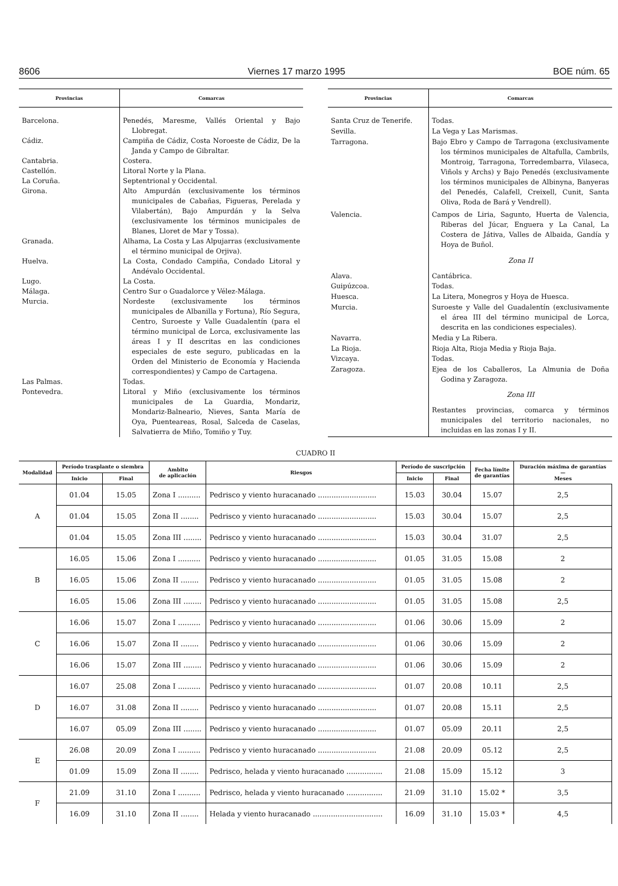8606 Viernes 17 marzo 1995 BOE núm. 65
| Provincias | Comarcas |
| --- | --- |
| Barcelona. | Penedés, Maresme, Vallés Oriental y Bajo Llobregat. |
| Cádiz. | Campiña de Cádiz, Costa Noroeste de Cádiz, De la Janda y Campo de Gibraltar. |
| Cantabria. | Costera. |
| Castellón. | Litoral Norte y la Plana. |
| La Coruña. | Septentrional y Occidental. |
| Girona. | Alto Ampurdán (exclusivamente los términos municipales de Cabañas, Figueras, Perelada y Vilabertán), Bajo Ampurdán y la Selva (exclusivamente los términos municipales de Blanes, Lloret de Mar y Tossa). |
| Granada. | Alhama, La Costa y Las Alpujarras (exclusivamente el término municipal de Orjiva). |
| Huelva. | La Costa, Condado Campiña, Condado Litoral y Andévalo Occidental. |
| Lugo. | La Costa. |
| Málaga. | Centro Sur o Guadalorce y Vélez-Málaga. |
| Murcia. | Nordeste (exclusivamente los términos municipales de Albanilla y Fortuna), Río Segura, Centro, Suroeste y Valle Guadalentín (para el término municipal de Lorca, exclusivamente las áreas I y II descritas en las condiciones especiales de este seguro, publicadas en la Orden del Ministerio de Economía y Hacienda correspondientes) y Campo de Cartagena. |
| Las Palmas. | Todas. |
| Pontevedra. | Litoral y Miño (exclusivamente los términos municipales de La Guardia, Mondariz, Mondariz-Balneario, Nieves, Santa María de Oya, Puenteareas, Rosal, Salceda de Caselas, Salvatierra de Miño, Tomiño y Tuy. |
| Provincias | Comarcas |
| --- | --- |
| Santa Cruz de Tenerife. | Todas. |
| Sevilla. | La Vega y Las Marismas. |
| Tarragona. | Bajo Ebro y Campo de Tarragona (exclusivamente los términos municipales de Altafulla, Cambrils, Montroig, Tarragona, Torredembarra, Vilaseca, Viñols y Archs) y Bajo Penedés (exclusivamente los términos municipales de Albinyna, Banyeras del Penedés, Calafell, Creixell, Cunit, Santa Oliva, Roda de Bará y Vendrell). |
| Valencia. | Campos de Liria, Sagunto, Huerta de Valencia, Riberas del Júcar, Enguera y La Canal, La Costera de Játiva, Valles de Albaida, Gandía y Hoya de Buñol. |
| | Zona II |
| Alava. | Cantábrica. |
| Guipúzcoa. | Todas. |
| Huesca. | La Litera, Monegros y Hoya de Huesca. |
| Murcia. | Suroeste y Valle del Guadalentín (exclusivamente el área III del término municipal de Lorca, descrita en las condiciones especiales). |
| Navarra. | Media y La Ribera. |
| La Rioja. | Rioja Alta, Rioja Media y Rioja Baja. |
| Vizcaya. | Todas. |
| Zaragoza. | Ejea de los Caballeros, La Almunia de Doña Godina y Zaragoza. |
| | Zona III |
| | Restantes provincias, comarca y términos municipales del territorio nacionales, no incluidas en las zonas I y II. |
CUADRO II
| Modalidad | Período trasplante o siembra | | Ambito de aplicación | Riesgos | Período de suscripción | | Fecha límite de garantías | Duración máxima de garantías — Meses |
| --- | --- | --- | --- | --- | --- | --- | --- | --- |
| | Inicio | Final | | | Inicio | Final | | |
| A | 01.04 | 15.05 | Zona I .......... | Pedrisco y viento huracanado .......................... | 15.03 | 30.04 | 15.07 | 2,5 |
| | 01.04 | 15.05 | Zona II ........ | Pedrisco y viento huracanado .......................... | 15.03 | 30.04 | 15.07 | 2,5 |
| | 01.04 | 15.05 | Zona III ........ | Pedrisco y viento huracanado .......................... | 15.03 | 30.04 | 31.07 | 2,5 |
| B | 16.05 | 15.06 | Zona I .......... | Pedrisco y viento huracanado .......................... | 01.05 | 31.05 | 15.08 | 2 |
| | 16.05 | 15.06 | Zona II ........ | Pedrisco y viento huracanado .......................... | 01.05 | 31.05 | 15.08 | 2 |
| | 16.05 | 15.06 | Zona III ........ | Pedrisco y viento huracanado .......................... | 01.05 | 31.05 | 15.08 | 2,5 |
| C | 16.06 | 15.07 | Zona I .......... | Pedrisco y viento huracanado .......................... | 01.06 | 30.06 | 15.09 | 2 |
| | 16.06 | 15.07 | Zona II ........ | Pedrisco y viento huracanado .......................... | 01.06 | 30.06 | 15.09 | 2 |
| | 16.06 | 15.07 | Zona III ........ | Pedrisco y viento huracanado .......................... | 01.06 | 30.06 | 15.09 | 2 |
| D | 16.07 | 25.08 | Zona I .......... | Pedrisco y viento huracanado .......................... | 01.07 | 20.08 | 10.11 | 2,5 |
| | 16.07 | 31.08 | Zona II ........ | Pedrisco y viento huracanado .......................... | 01.07 | 20.08 | 15.11 | 2,5 |
| | 16.07 | 05.09 | Zona III ........ | Pedrisco y viento huracanado .......................... | 01.07 | 05.09 | 20.11 | 2,5 |
| E | 26.08 | 20.09 | Zona I .......... | Pedrisco y viento huracanado .......................... | 21.08 | 20.09 | 05.12 | 2,5 |
| | 01.09 | 15.09 | Zona II ........ | Pedrisco, helada y viento huracanado ................ | 21.08 | 15.09 | 15.12 | 3 |
| F | 21.09 | 31.10 | Zona I .......... | Pedrisco, helada y viento huracanado ................ | 21.09 | 31.10 | 15.02 * | 3,5 |
| | 16.09 | 31.10 | Zona II ........ | Helada y viento huracanado ............................... | 16.09 | 31.10 | 15.03 * | 4,5 |